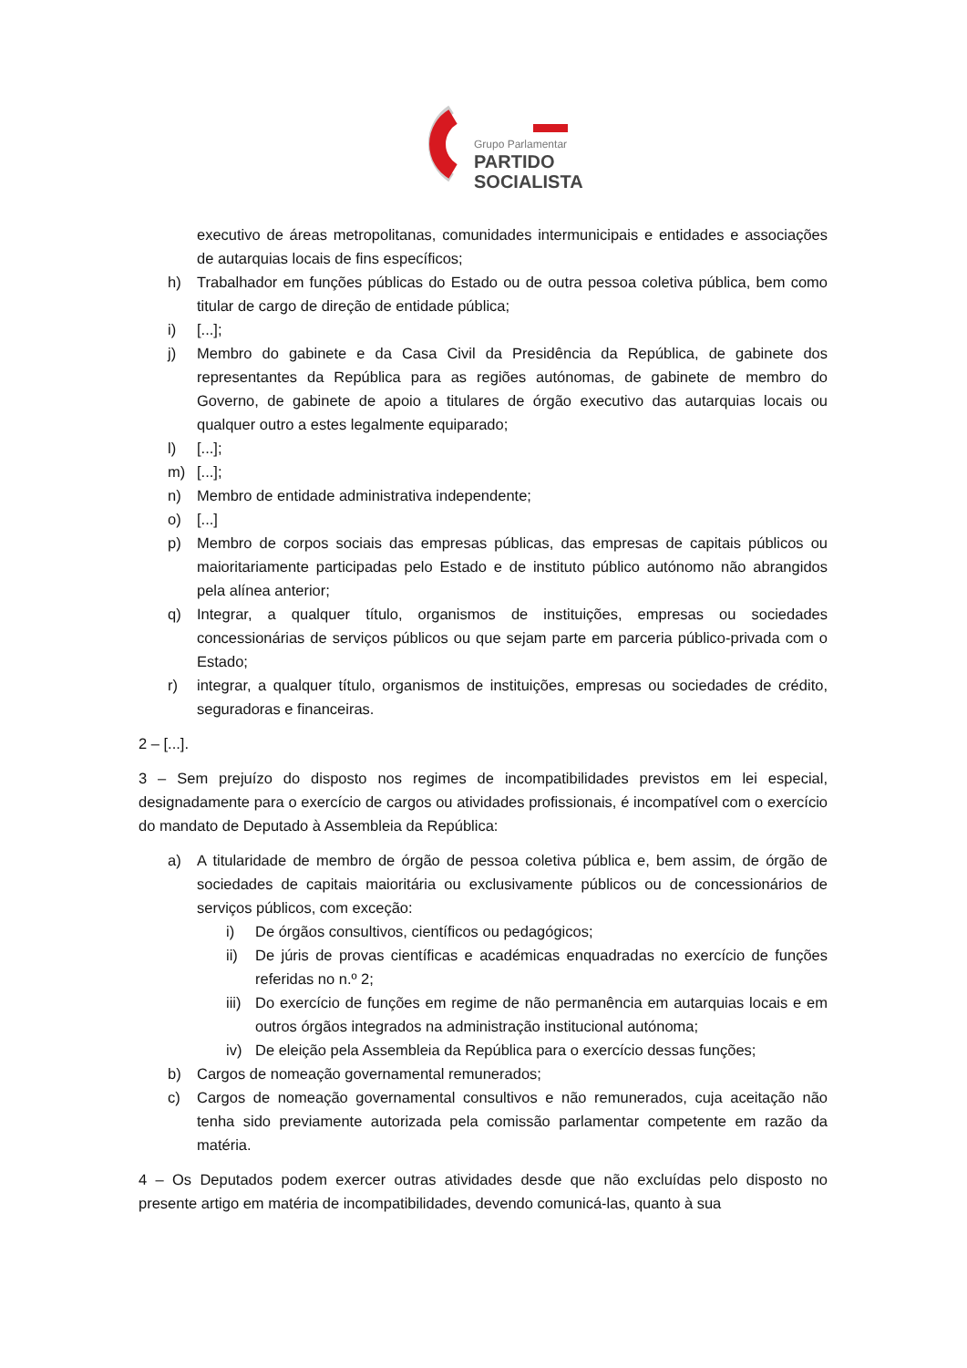Grupo Parlamentar
PARTIDO
SOCIALISTA
executivo de áreas metropolitanas, comunidades intermunicipais e entidades e associações de autarquias locais de fins específicos;
h) Trabalhador em funções públicas do Estado ou de outra pessoa coletiva pública, bem como titular de cargo de direção de entidade pública;
i) [...];
j) Membro do gabinete e da Casa Civil da Presidência da República, de gabinete dos representantes da República para as regiões autónomas, de gabinete de membro do Governo, de gabinete de apoio a titulares de órgão executivo das autarquias locais ou qualquer outro a estes legalmente equiparado;
l) [...];
m) [...];
n) Membro de entidade administrativa independente;
o) [...]
p) Membro de corpos sociais das empresas públicas, das empresas de capitais públicos ou maioritariamente participadas pelo Estado e de instituto público autónomo não abrangidos pela alínea anterior;
q) Integrar, a qualquer título, organismos de instituições, empresas ou sociedades concessionárias de serviços públicos ou que sejam parte em parceria público-privada com o Estado;
r) integrar, a qualquer título, organismos de instituições, empresas ou sociedades de crédito, seguradoras e financeiras.
2 – [...].
3 – Sem prejuízo do disposto nos regimes de incompatibilidades previstos em lei especial, designadamente para o exercício de cargos ou atividades profissionais, é incompatível com o exercício do mandato de Deputado à Assembleia da República:
a) A titularidade de membro de órgão de pessoa coletiva pública e, bem assim, de órgão de sociedades de capitais maioritária ou exclusivamente públicos ou de concessionários de serviços públicos, com exceção:
i) De órgãos consultivos, científicos ou pedagógicos;
ii) De júris de provas científicas e académicas enquadradas no exercício de funções referidas no n.º 2;
iii) Do exercício de funções em regime de não permanência em autarquias locais e em outros órgãos integrados na administração institucional autónoma;
iv) De eleição pela Assembleia da República para o exercício dessas funções;
b) Cargos de nomeação governamental remunerados;
c) Cargos de nomeação governamental consultivos e não remunerados, cuja aceitação não tenha sido previamente autorizada pela comissão parlamentar competente em razão da matéria.
4 – Os Deputados podem exercer outras atividades desde que não excluídas pelo disposto no presente artigo em matéria de incompatibilidades, devendo comunicá-las, quanto à sua